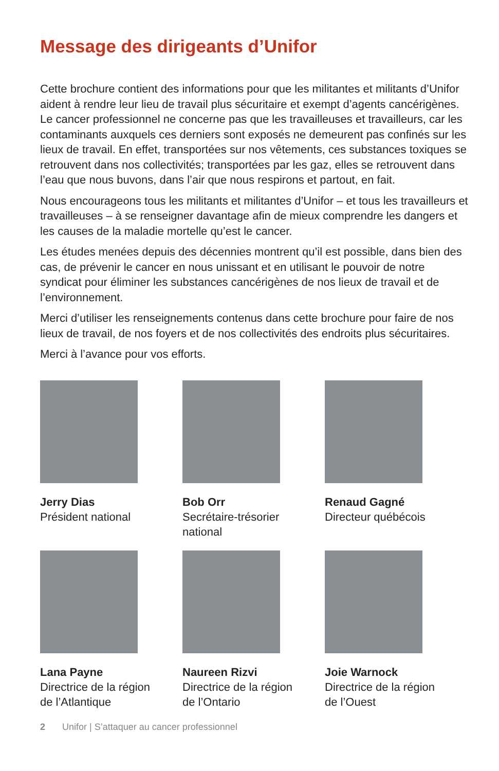Message des dirigeants d’Unifor
Cette brochure contient des informations pour que les militantes et militants d’Unifor aident à rendre leur lieu de travail plus sécuritaire et exempt d’agents cancérigènes. Le cancer professionnel ne concerne pas que les travailleuses et travailleurs, car les contaminants auxquels ces derniers sont exposés ne demeurent pas confinés sur les lieux de travail. En effet, transportées sur nos vêtements, ces substances toxiques se retrouvent dans nos collectivités; transportées par les gaz, elles se retrouvent dans l’eau que nous buvons, dans l’air que nous respirons et partout, en fait.
Nous encourageons tous les militants et militantes d’Unifor – et tous les travailleurs et travailleuses – à se renseigner davantage afin de mieux comprendre les dangers et les causes de la maladie mortelle qu’est le cancer.
Les études menées depuis des décennies montrent qu’il est possible, dans bien des cas, de prévenir le cancer en nous unissant et en utilisant le pouvoir de notre syndicat pour éliminer les substances cancérigènes de nos lieux de travail et de l’environnement.
Merci d’utiliser les renseignements contenus dans cette brochure pour faire de nos lieux de travail, de nos foyers et de nos collectivités des endroits plus sécuritaires.
Merci à l’avance pour vos efforts.
Jerry Dias
Président national
Bob Orr
Secrétaire-trésorier
national
Renaud Gagné
Directeur québécois
Lana Payne
Directrice de la région
de l’Atlantique
Naureen Rizvi
Directrice de la région
de l’Ontario
Joie Warnock
Directrice de la région
de l’Ouest
2 Unifor | S’attaquer au cancer professionnel